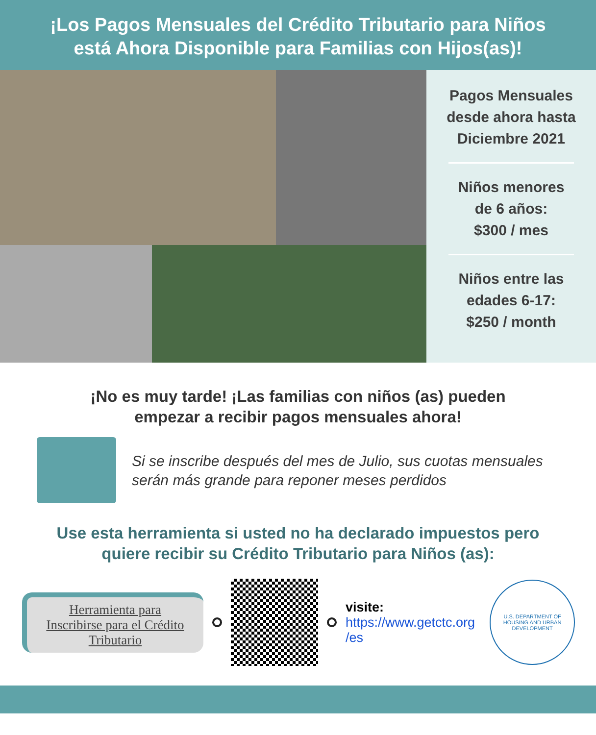¡Los Pagos Mensuales del Crédito Tributario para Niños
está Ahora Disponible para Familias con Hijos(as)!
Pagos Mensuales
desde ahora hasta
Diciembre 2021
Niños menores
de 6 años:
$300 / mes
Niños entre las
edades 6-17:
$250 / month
¡No es muy tarde! ¡Las familias con niños (as) pueden
empezar a recibir pagos mensuales ahora!
Si se inscribe después del mes de Julio, sus cuotas mensuales
serán más grande para reponer meses perdidos
Use esta herramienta si usted no ha declarado impuestos pero
quiere recibir su Crédito Tributario para Niños (as):
Herramienta para
Inscribirse para el Crédito
Tributario
visite:
https://www.getctc.org
/es
U.S. DEPARTMENT OF HOUSING AND URBAN DEVELOPMENT